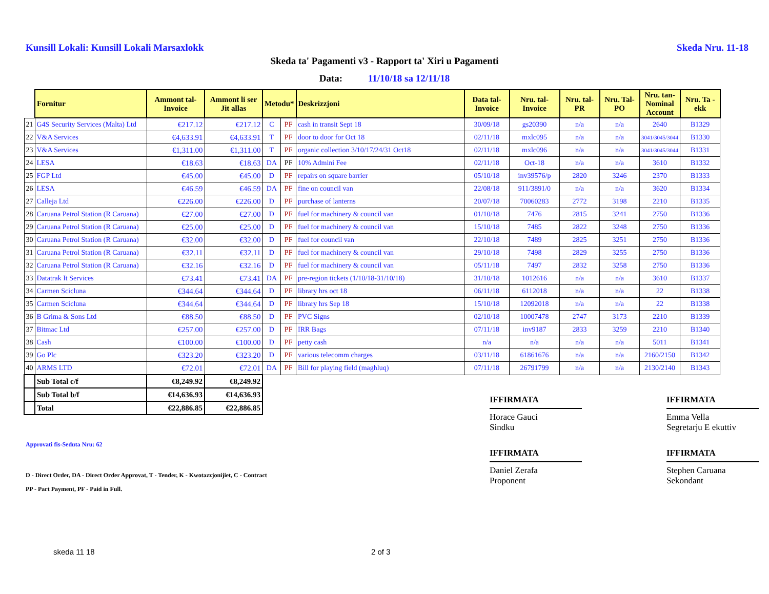Kunsill Lokali: Kunsill Lokali Marsaxlokk Skeda Nru. 11-18
Skeda ta' Pagamenti v3 - Rapport ta' Xiri u Pagamenti
Data: 11/10/18 sa 12/11/18
| | Fornitur | Ammont tal-Invoice | Ammont li ser Jit allas | Metodu* | | Deskrizzjoni | Data tal-Invoice | Nru. tal-Invoice | Nru. tal-PR | Nru. Tal-PO | Nru. tan-Nominal Account | Nru. Ta - ekk |
| --- | --- | --- | --- | --- | --- | --- | --- | --- | --- | --- | --- | --- |
| 21 | G4S Security Services (Malta) Ltd | €217.12 | €217.12 | C | PF | cash in transit Sept 18 | 30/09/18 | gs20390 | n/a | n/a | 2640 | B1329 |
| 22 | V&A Services | €4,633.91 | €4,633.91 | T | PF | door to door for Oct 18 | 02/11/18 | mxlc095 | n/a | n/a | 3041/3045/3044 | B1330 |
| 23 | V&A Services | €1,311.00 | €1,311.00 | T | PF | organic collection 3/10/17/24/31 Oct18 | 02/11/18 | mxlc096 | n/a | n/a | 3041/3045/3044 | B1331 |
| 24 | LESA | €18.63 | €18.63 | DA | PF | 10% Admini Fee | 02/11/18 | Oct-18 | n/a | n/a | 3610 | B1332 |
| 25 | FGP Ltd | €45.00 | €45.00 | D | PF | repairs on square barrier | 05/10/18 | inv39576/p | 2820 | 3246 | 2370 | B1333 |
| 26 | LESA | €46.59 | €46.59 | DA | PF | fine on council van | 22/08/18 | 911/3891/0 | n/a | n/a | 3620 | B1334 |
| 27 | Calleja Ltd | €226.00 | €226.00 | D | PF | purchase of lanterns | 20/07/18 | 70060283 | 2772 | 3198 | 2210 | B1335 |
| 28 | Caruana Petrol Station (R Caruana) | €27.00 | €27.00 | D | PF | fuel for machinery & council van | 01/10/18 | 7476 | 2815 | 3241 | 2750 | B1336 |
| 29 | Caruana Petrol Station (R Caruana) | €25.00 | €25.00 | D | PF | fuel for machinery & council van | 15/10/18 | 7485 | 2822 | 3248 | 2750 | B1336 |
| 30 | Caruana Petrol Station (R Caruana) | €32.00 | €32.00 | D | PF | fuel for council van | 22/10/18 | 7489 | 2825 | 3251 | 2750 | B1336 |
| 31 | Caruana Petrol Station (R Caruana) | €32.11 | €32.11 | D | PF | fuel for machinery & council van | 29/10/18 | 7498 | 2829 | 3255 | 2750 | B1336 |
| 32 | Caruana Petrol Station (R Caruana) | €32.16 | €32.16 | D | PF | fuel for machinery & council van | 05/11/18 | 7497 | 2832 | 3258 | 2750 | B1336 |
| 33 | Datatrak It Services | €73.41 | €73.41 | DA | PF | pre-region tickets (1/10/18-31/10/18) | 31/10/18 | 1012616 | n/a | n/a | 3610 | B1337 |
| 34 | Carmen Scicluna | €344.64 | €344.64 | D | PF | library hrs oct 18 | 06/11/18 | 6112018 | n/a | n/a | 22 | B1338 |
| 35 | Carmen Scicluna | €344.64 | €344.64 | D | PF | library hrs Sep 18 | 15/10/18 | 12092018 | n/a | n/a | 22 | B1338 |
| 36 | B Grima & Sons Ltd | €88.50 | €88.50 | D | PF | PVC Signs | 02/10/18 | 10007478 | 2747 | 3173 | 2210 | B1339 |
| 37 | Bitmac Ltd | €257.00 | €257.00 | D | PF | IRR Bags | 07/11/18 | inv9187 | 2833 | 3259 | 2210 | B1340 |
| 38 | Cash | €100.00 | €100.00 | D | PF | petty cash | n/a | n/a | n/a | n/a | 5011 | B1341 |
| 39 | Go Plc | €323.20 | €323.20 | D | PF | various telecomm charges | 03/11/18 | 61861676 | n/a | n/a | 2160/2150 | B1342 |
| 40 | ARMS LTD | €72.01 | €72.01 | DA | PF | Bill for playing field (maghluq) | 07/11/18 | 26791799 | n/a | n/a | 2130/2140 | B1343 |
| | Sub Total c/f | €8,249.92 | €8,249.92 | | | | | | | | | |
| | Sub Total b/f | €14,636.93 | €14,636.93 | | | | | | | | | |
| | Total | €22,886.85 | €22,886.85 | | | | | | | | | |
Approvati fis-Seduta Nru: 62
D - Direct Order, DA - Direct Order Approvat, T - Tender, K - Kwotazzjonijiet, C - Contract
PP - Part Payment, PF - Paid in Full.
IFFIRMATA
Horace Gauci
Sindku
IFFIRMATA
Emma Vella
Segretarju E ekuttiv
IFFIRMATA
Daniel Zerafa
Proponent
IFFIRMATA
Stephen Caruana
Sekondant
skeda 11 18 2 of 3